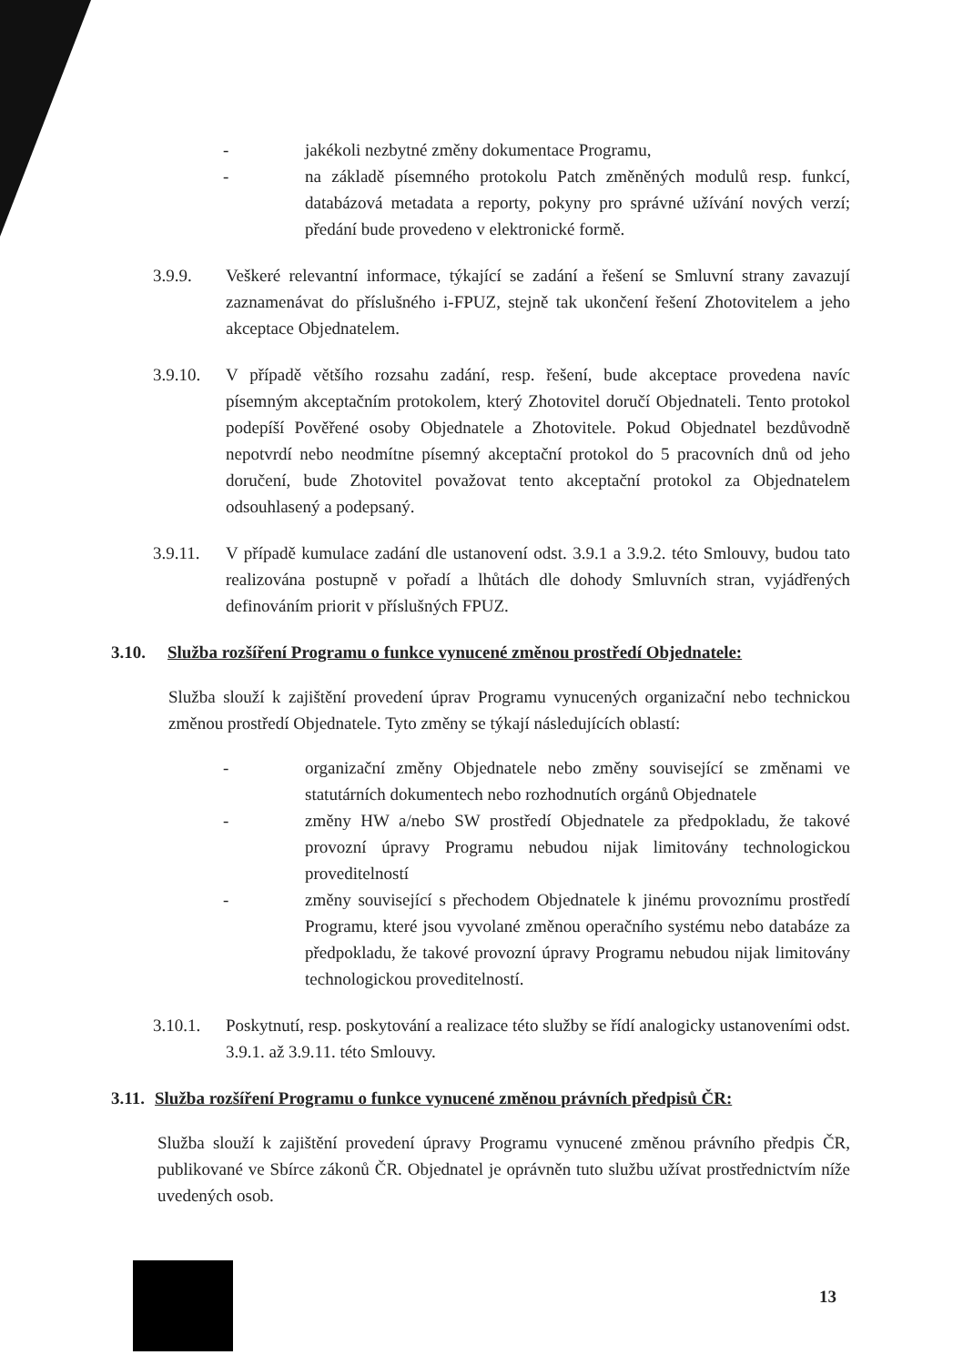- jakékoli nezbytné změny dokumentace Programu,
- na základě písemného protokolu Patch změněných modulů resp. funkcí, databázová metadata a reporty, pokyny pro správné užívání nových verzí; předání bude provedeno v elektronické formě.
3.9.9. Veškeré relevantní informace, týkající se zadání a řešení se Smluvní strany zavazují zaznamenávat do příslušného i-FPUZ, stejně tak ukončení řešení Zhotovitelem a jeho akceptace Objednatelem.
3.9.10. V případě většího rozsahu zadání, resp. řešení, bude akceptace provedena navíc písemným akceptačním protokolem, který Zhotovitel doručí Objednateli. Tento protokol podepíší Pověřené osoby Objednatele a Zhotovitele. Pokud Objednatel bezdůvodně nepotvrdí nebo neodmítne písemný akceptační protokol do 5 pracovních dnů od jeho doručení, bude Zhotovitel považovat tento akceptační protokol za Objednatelem odsouhlasený a podepsaný.
3.9.11. V případě kumulace zadání dle ustanovení odst. 3.9.1 a 3.9.2. této Smlouvy, budou tato realizována postupně v pořadí a lhůtách dle dohody Smluvních stran, vyjádřených definováním priorit v příslušných FPUZ.
3.10. Služba rozšíření Programu o funkce vynucené změnou prostředí Objednatele:
Služba slouží k zajištění provedení úprav Programu vynucených organizační nebo technickou změnou prostředí Objednatele. Tyto změny se týkají následujících oblastí:
- organizační změny Objednatele nebo změny související se změnami ve statutárních dokumentech nebo rozhodnutích orgánů Objednatele
- změny HW a/nebo SW prostředí Objednatele za předpokladu, že takové provozní úpravy Programu nebudou nijak limitovány technologickou proveditelností
- změny související s přechodem Objednatele k jinému provoznímu prostředí Programu, které jsou vyvolané změnou operačního systému nebo databáze za předpokladu, že takové provozní úpravy Programu nebudou nijak limitovány technologickou proveditelností.
3.10.1. Poskytnutí, resp. poskytování a realizace této služby se řídí analogicky ustanoveními odst. 3.9.1. až 3.9.11. této Smlouvy.
3.11. Služba rozšíření Programu o funkce vynucené změnou právních předpisů ČR:
Služba slouží k zajištění provedení úpravy Programu vynucené změnou právního předpis ČR, publikované ve Sbírce zákonů ČR. Objednatel je oprávněn tuto službu užívat prostřednictvím níže uvedených osob.
13